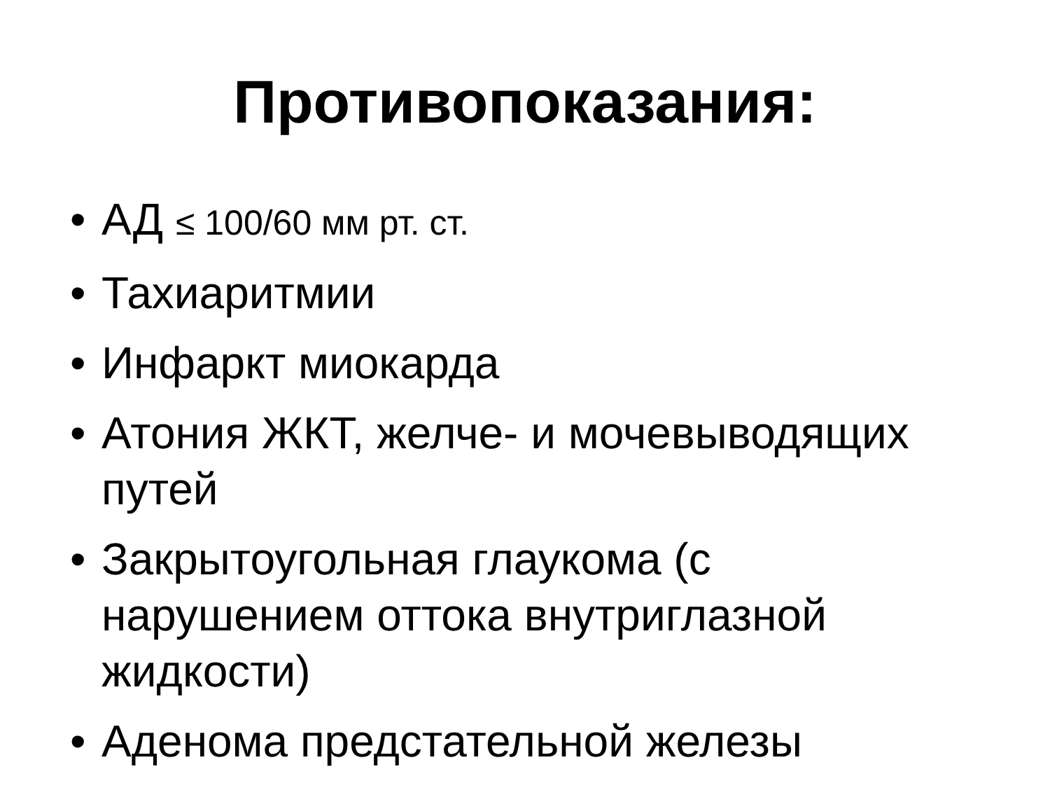Противопоказания:
• АД ≤ 100/60 мм рт. ст.
• Тахиаритмии
• Инфаркт миокарда
• Атония ЖКТ, желче- и мочевыводящих путей
• Закрытоугольная глаукома (с нарушением оттока внутриглазной жидкости)
• Аденома предстательной железы